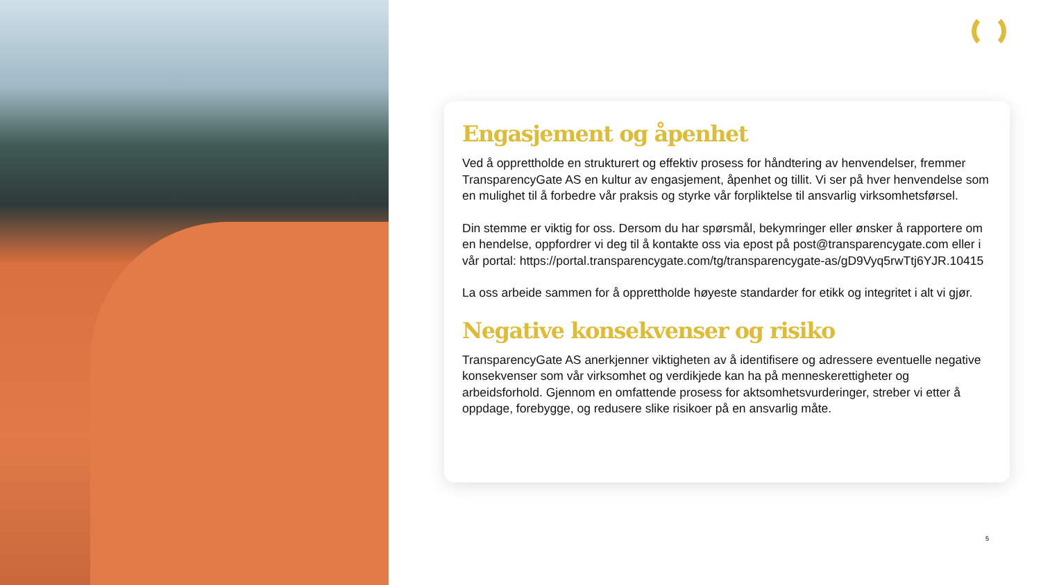Engasjement og åpenhet
Ved å opprettholde en strukturert og effektiv prosess for håndtering av henvendelser, fremmer TransparencyGate AS en kultur av engasjement, åpenhet og tillit. Vi ser på hver henvendelse som en mulighet til å forbedre vår praksis og styrke vår forpliktelse til ansvarlig virksomhetsførsel.
Din stemme er viktig for oss. Dersom du har spørsmål, bekymringer eller ønsker å rapportere om en hendelse, oppfordrer vi deg til å kontakte oss via epost på post@transparencygate.com eller i vår portal: https://portal.transparencygate.com/tg/transparencygate-as/gD9Vyq5rwTtj6YJR.10415
La oss arbeide sammen for å opprettholde høyeste standarder for etikk og integritet i alt vi gjør.
Negative konsekvenser og risiko
TransparencyGate AS anerkjenner viktigheten av å identifisere og adressere eventuelle negative konsekvenser som vår virksomhet og verdikjede kan ha på menneskerettigheter og arbeidsforhold. Gjennom en omfattende prosess for aktsomhetsvurderinger, streber vi etter å oppdage, forebygge, og redusere slike risikoer på en ansvarlig måte.
5